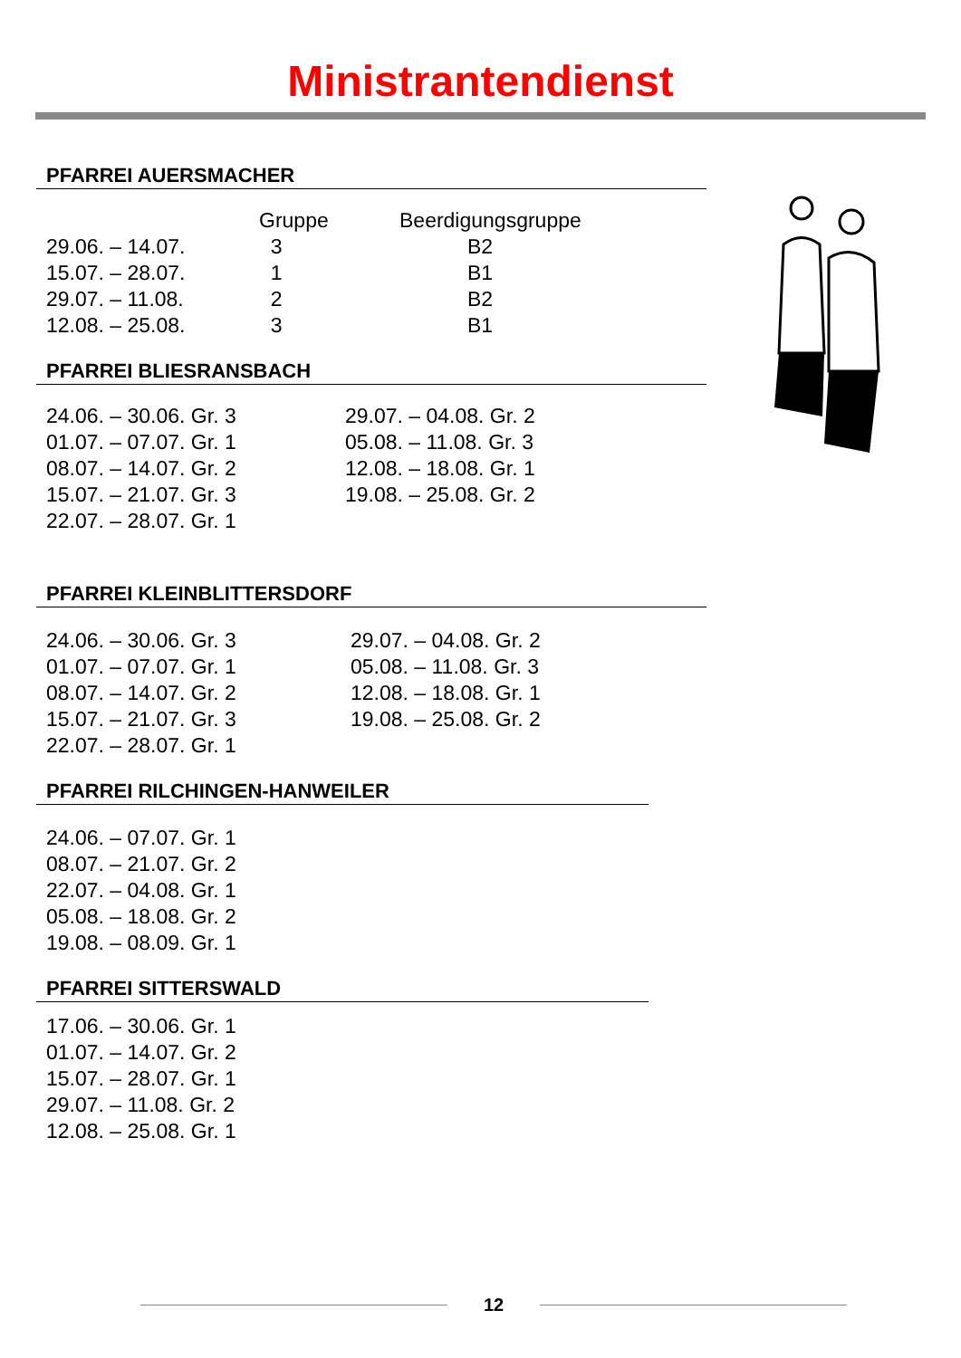Ministrantendienst
PFARREI AUERSMACHER
| | Gruppe | Beerdigungsgruppe |
| --- | --- | --- |
| 29.06. – 14.07. | 3 | B2 |
| 15.07. – 28.07. | 1 | B1 |
| 29.07. – 11.08. | 2 | B2 |
| 12.08. – 25.08. | 3 | B1 |
PFARREI BLIESRANSBACH
| 24.06. – 30.06. Gr. 3 | 29.07. – 04.08. Gr. 2 |
| 01.07. – 07.07. Gr. 1 | 05.08. – 11.08. Gr. 3 |
| 08.07. – 14.07. Gr. 2 | 12.08. – 18.08. Gr. 1 |
| 15.07. – 21.07. Gr. 3 | 19.08. – 25.08. Gr. 2 |
| 22.07. – 28.07. Gr. 1 | |
PFARREI KLEINBLITTERSDORF
| 24.06. – 30.06. Gr. 3 | 29.07. – 04.08. Gr. 2 |
| 01.07. – 07.07. Gr. 1 | 05.08. – 11.08. Gr. 3 |
| 08.07. – 14.07. Gr. 2 | 12.08. – 18.08. Gr. 1 |
| 15.07. – 21.07. Gr. 3 | 19.08. – 25.08. Gr. 2 |
| 22.07. – 28.07. Gr. 1 | |
PFARREI RILCHINGEN-HANWEILER
| 24.06. – 07.07. Gr. 1 |
| 08.07. – 21.07. Gr. 2 |
| 22.07. – 04.08. Gr. 1 |
| 05.08. – 18.08. Gr. 2 |
| 19.08. – 08.09. Gr. 1 |
PFARREI SITTERSWALD
| 17.06. – 30.06. Gr. 1 |
| 01.07. – 14.07. Gr. 2 |
| 15.07. – 28.07. Gr. 1 |
| 29.07. – 11.08. Gr. 2 |
| 12.08. – 25.08. Gr. 1 |
12